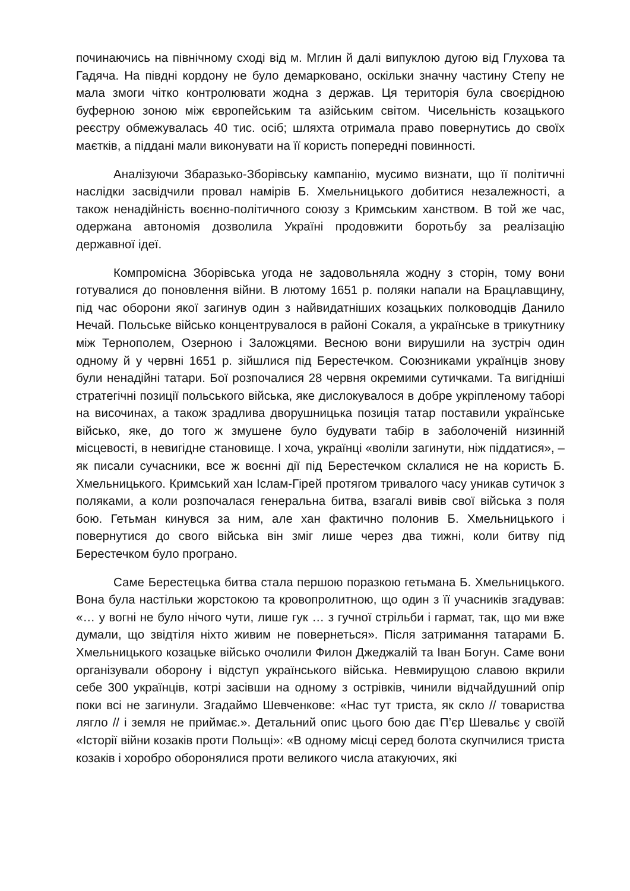починаючись на північному сході від м. Мглин й далі випуклою дугою від Глухова та Гадяча. На півдні кордону не було демарковано, оскільки значну частину Степу не мала змоги чітко контролювати жодна з держав. Ця територія була своєрідною буферною зоною між європейським та азійським світом. Чисельність козацького реєстру обмежувалась 40 тис. осіб; шляхта отримала право повернутись до своїх маєтків, а піддані мали виконувати на її користь попередні повинності.
Аналізуючи Збаразько-Зборівську кампанію, мусимо визнати, що її політичні наслідки засвідчили провал намірів Б. Хмельницького добитися незалежності, а також ненадійність воєнно-політичного союзу з Кримським ханством. В той же час, одержана автономія дозволила Україні продовжити боротьбу за реалізацію державної ідеї.
Компромісна Зборівська угода не задовольняла жодну з сторін, тому вони готувалися до поновлення війни. В лютому 1651 р. поляки напали на Брацлавщину, під час оборони якої загинув один з найвидатніших козацьких полководців Данило Нечай. Польське військо концентрувалося в районі Сокаля, а українське в трикутнику між Тернополем, Озерною і Заложцями. Весною вони вирушили на зустріч один одному й у червні 1651 р. зійшлися під Берестечком. Союзниками українців знову були ненадійні татари. Бої розпочалися 28 червня окремими сутичками. Та вигідніші стратегічні позиції польського війська, яке дислокувалося в добре укріпленому таборі на височинах, а також зрадлива дворушницька позиція татар поставили українське військо, яке, до того ж змушене було будувати табір в заболоченій низинній місцевості, в невигідне становище. І хоча, українці «воліли загинути, ніж піддатися», – як писали сучасники, все ж воєнні дії під Берестечком склалися не на користь Б. Хмельницького. Кримський хан Іслам-Гірей протягом тривалого часу уникав сутичок з поляками, а коли розпочалася генеральна битва, взагалі вивів свої війська з поля бою. Гетьман кинувся за ним, але хан фактично полонив Б. Хмельницького і повернутися до свого війська він зміг лише через два тижні, коли битву під Берестечком було програно.
Саме Берестецька битва стала першою поразкою гетьмана Б. Хмельницького. Вона була настільки жорстокою та кровопролитною, що один з її учасників згадував: «… у вогні не було нічого чути, лише гук … з гучної стрільби і гармат, так, що ми вже думали, що звідтіля ніхто живим не повернеться». Після затримання татарами Б. Хмельницького козацьке військо очолили Филон Джеджалій та Іван Богун. Саме вони організували оборону і відступ українського війська. Невмирущою славою вкрили себе 300 українців, котрі засівши на одному з острівків, чинили відчайдушний опір поки всі не загинули. Згадаймо Шевченкове: «Нас тут триста, як скло // товариства лягло // і земля не приймає.». Детальний опис цього бою дає П’єр Шевальє у своїй «Історії війни козаків проти Польщі»: «В одному місці серед болота скупчилися триста козаків і хоробро оборонялися проти великого числа атакуючих, які